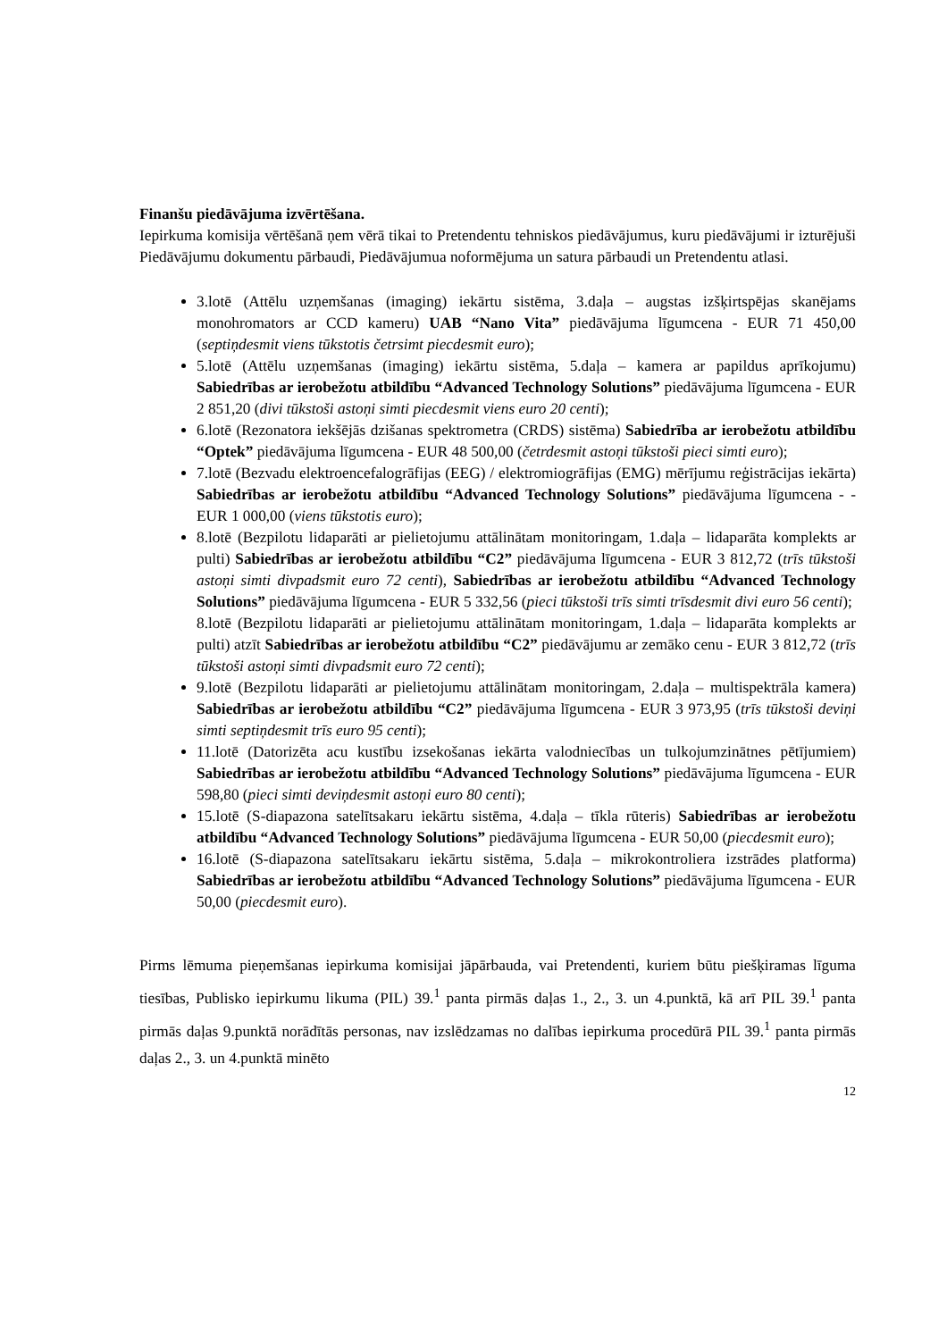Finanšu piedāvājuma izvērtēšana.
Iepirkuma komisija vērtēšanā ņem vērā tikai to Pretendentu tehniskos piedāvājumus, kuru piedāvājumi ir izturējuši Piedāvājumu dokumentu pārbaudi, Piedāvājumua noformējuma un satura pārbaudi un Pretendentu atlasi.
3.lotē (Attēlu uzņemšanas (imaging) iekārtu sistēma, 3.daļa – augstas izšķirtspējas skanējams monohromators ar CCD kameru) UAB “Nano Vita” piedāvājuma līgumcena - EUR 71 450,00 (septiņdesmit viens tūkstotis četrsimt piecdesmit euro);
5.lotē (Attēlu uzņemšanas (imaging) iekārtu sistēma, 5.daļa – kamera ar papildus aprīkojumu) Sabiedrības ar ierobežotu atbildību “Advanced Technology Solutions” piedāvājuma līgumcena - EUR 2 851,20 (divi tūkstoši astoņi simti piecdesmit viens euro 20 centi);
6.lotē (Rezonatora iekšējās dzišanas spektrometra (CRDS) sistēma) Sabiedrība ar ierobežotu atbildību “Optek” piedāvājuma līgumcena - EUR 48 500,00 (četrdesmit astoņi tūkstoši pieci simti euro);
7.lotē (Bezvadu elektroencefalogrāfijas (EEG) / elektromiogrāfijas (EMG) mērījumu reģistrācijas iekārta) Sabiedrības ar ierobežotu atbildību “Advanced Technology Solutions” piedāvājuma līgumcena - - EUR 1 000,00 (viens tūkstotis euro);
8.lotē (Bezpilotu lidaparāti ar pielietojumu attālinātam monitoringam, 1.daļa – lidaparāta komplekts ar pulti) Sabiedrības ar ierobežotu atbildību “C2” piedāvājuma līgumcena - EUR 3 812,72 (trīs tūkstoši astoņi simti divpadsmit euro 72 centi), Sabiedrības ar ierobežotu atbildību “Advanced Technology Solutions” piedāvājuma līgumcena - EUR 5 332,56 (pieci tūkstoši trīs simti trīsdesmit divi euro 56 centi);
8.lotē (Bezpilotu lidaparāti ar pielietojumu attālinātam monitoringam, 1.daļa – lidaparāta komplekts ar pulti) atzīt Sabiedrības ar ierobežotu atbildību “C2” piedāvājumu ar zemāko cenu - EUR 3 812,72 (trīs tūkstoši astoņi simti divpadsmit euro 72 centi);
9.lotē (Bezpilotu lidaparāti ar pielietojumu attālinātam monitoringam, 2.daļa – multispektrāla kamera) Sabiedrības ar ierobežotu atbildību “C2” piedāvājuma līgumcena - EUR 3 973,95 (trīs tūkstoši deviņi simti septiņdesmit trīs euro 95 centi);
11.lotē (Datorizēta acu kustību izsekošanas iekārta valodniecības un tulkojumzinātnes pētījumiem) Sabiedrības ar ierobežotu atbildību “Advanced Technology Solutions” piedāvājuma līgumcena - EUR 598,80 (pieci simti deviņdesmit astoņi euro 80 centi);
15.lotē (S-diapazona satelītsakaru iekārtu sistēma, 4.daļa – tīkla rūteris) Sabiedrības ar ierobežotu atbildību “Advanced Technology Solutions” piedāvājuma līgumcena - EUR 50,00 (piecdesmit euro);
16.lotē (S-diapazona satelītsakaru iekārtu sistēma, 5.daļa – mikrokontroliera izstrādes platforma) Sabiedrības ar ierobežotu atbildību “Advanced Technology Solutions” piedāvājuma līgumcena - EUR 50,00 (piecdesmit euro).
Pirms lēmuma pieņemšanas iepirkuma komisijai jāpārbauda, vai Pretendenti, kuriem būtu piešķiramas līguma tiesības, Publisko iepirkumu likuma (PIL) 39.<sup>1</sup> panta pirmās daļas 1., 2., 3. un 4.punktā, kā arī PIL 39.<sup>1</sup> panta pirmās daļas 9.punktā norādītās personas, nav izslēdzamas no dalības iepirkuma procedūrā PIL 39.<sup>1</sup> panta pirmās daļas 2., 3. un 4.punktā minēto
12